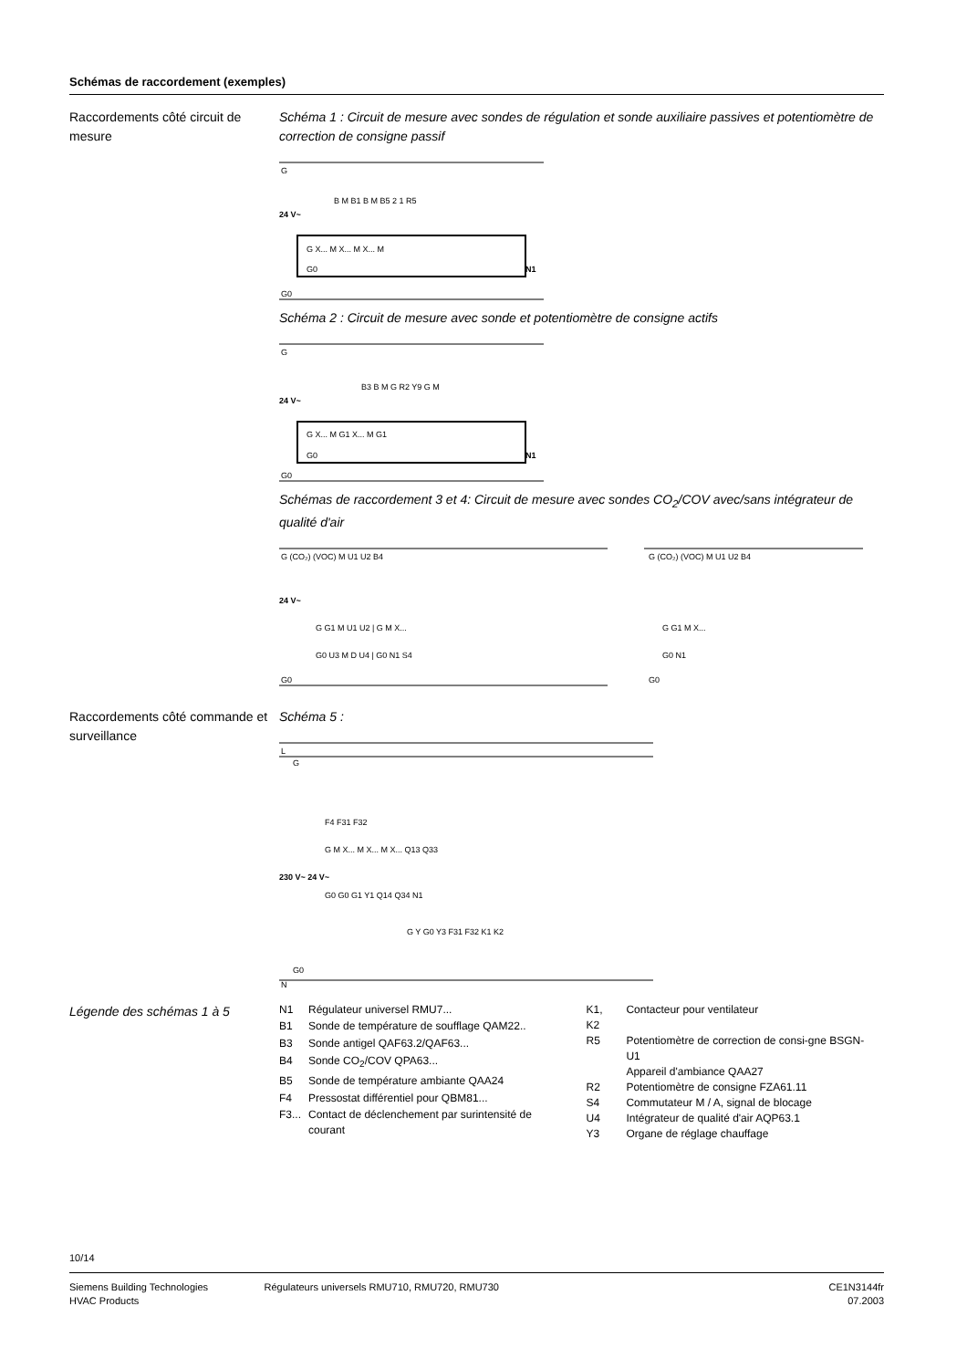Schémas de raccordement (exemples)
Raccordements côté circuit de mesure
Schéma 1 : Circuit de mesure avec sondes de régulation et sonde auxiliaire passives et potentiomètre de correction de consigne passif
G
G0
G X... M X... M X... M
G0
B M B1 B M B5 2 1 R5
N1
24 V~
Schéma 2 : Circuit de mesure avec sonde et potentiomètre de consigne actifs
G
G0
G X... M G1 X... M G1
G0
B3 B M G R2 Y9 G M
N1
24 V~
Schémas de raccordement 3 et 4: Circuit de mesure avec sondes CO<sub>2</sub>/COV avec/sans intégrateur de qualité d'air
G (CO₂) (VOC) M U1 U2 B4
G0
G G1 M U1 U2 | G M X...
G0 U3 M D U4 | G0 N1 S4
G (CO₂) (VOC) M U1 U2 B4
G G1 M X...
G0 N1
G0
24 V~
Raccordements côté commande et surveillance
Schéma 5 :
L
G
F4 F31 F32
G M X... M X... M X... Q13 Q33
G0 G0 G1 Y1 Q14 Q34 N1
G Y G0 Y3 F31 F32 K1 K2
G0
N
230 V~ 24 V~
Légende des schémas 1 à 5
| N1 | Régulateur universel RMU7... |
| B1 | Sonde de température de soufflage QAM22.. |
| B3 | Sonde antigel QAF63.2/QAF63... |
| B4 | Sonde CO<sub>2</sub>/COV QPA63... |
| B5 | Sonde de température ambiante QAA24 |
| F4 | Pressostat différentiel pour QBM81... |
| F3... | Contact de déclenchement par surintensité de courant |
| K1, K2 | Contacteur pour ventilateur |
| R5 | Potentiomètre de correction de consi-gne BSGN-U1 Appareil d'ambiance QAA27 |
| R2 | Potentiomètre de consigne FZA61.11 |
| S4 | Commutateur M / A, signal de blocage |
| U4 | Intégrateur de qualité d'air AQP63.1 |
| Y3 | Organe de réglage chauffage |
10/14
Siemens Building Technologies
HVAC Products
Régulateurs universels RMU710, RMU720, RMU730
CE1N3144fr
07.2003